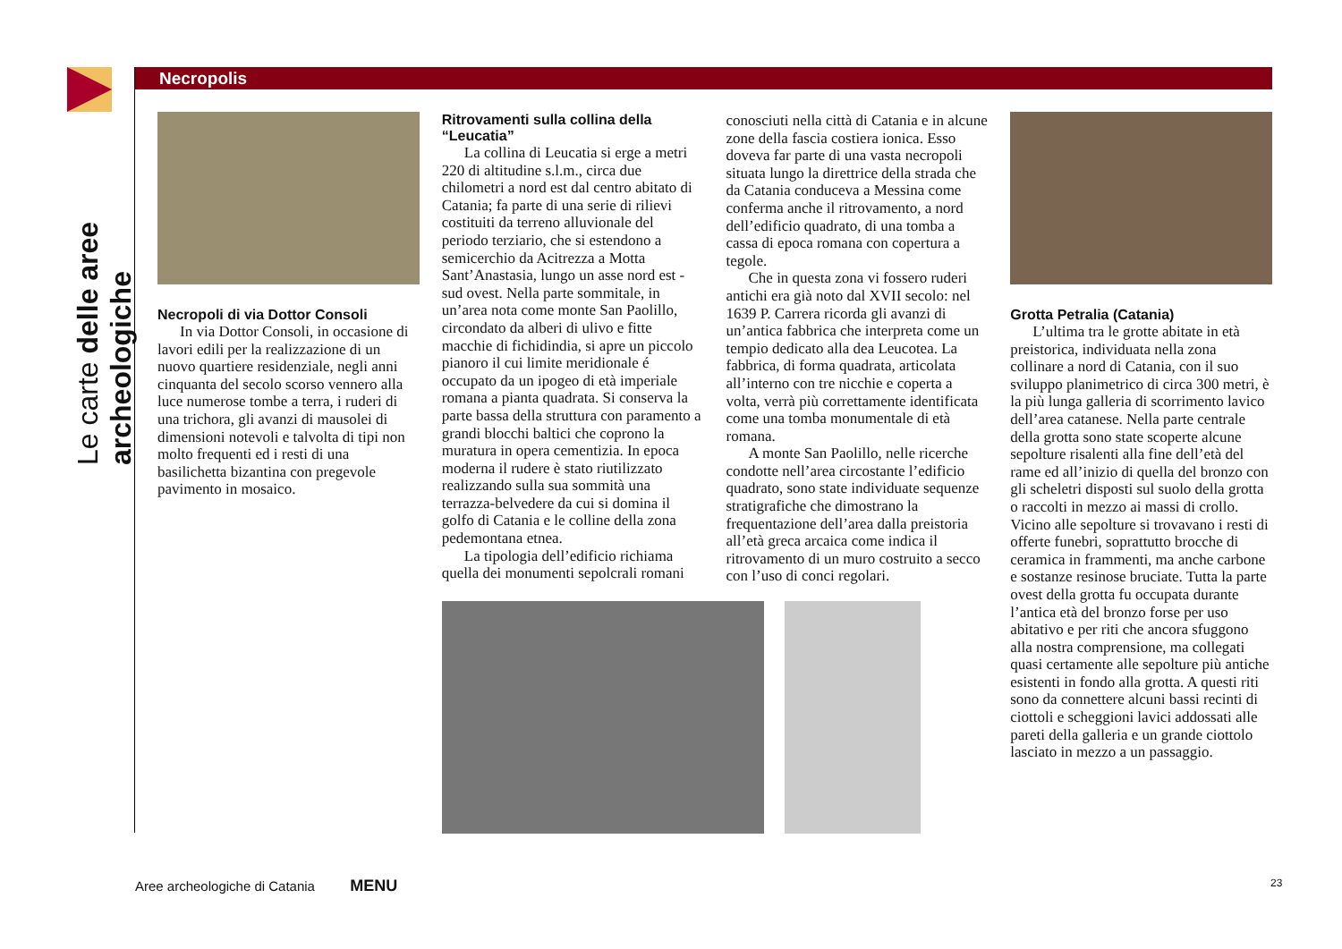Le carte delle aree archeologiche
Necropolis
Necropoli di via Dottor Consoli
In via Dottor Consoli, in occasione di lavori edili per la realizzazione di un nuovo quartiere residenziale, negli anni cinquanta del secolo scorso vennero alla luce numerose tombe a terra, i ruderi di una trichora, gli avanzi di mausolei di dimensioni notevoli e talvolta di tipi non molto frequenti ed i resti di una basilichetta bizantina con pregevole pavimento in mosaico.
Ritrovamenti sulla collina della “Leucatia”
La collina di Leucatia si erge a metri 220 di altitudine s.l.m., circa due chilometri a nord est dal centro abitato di Catania; fa parte di una serie di rilievi costituiti da terreno alluvionale del periodo terziario, che si estendono a semicerchio da Acitrezza a Motta Sant’Anastasia, lungo un asse nord est - sud ovest. Nella parte sommitale, in un’area nota come monte San Paolillo, circondato da alberi di ulivo e fitte macchie di fichidindia, si apre un piccolo pianoro il cui limite meridionale é occupato da un ipogeo di età imperiale romana a pianta quadrata. Si conserva la parte bassa della struttura con paramento a grandi blocchi baltici che coprono la muratura in opera cementizia. In epoca moderna il rudere è stato riutilizzato realizzando sulla sua sommità una terrazza-belvedere da cui si domina il golfo di Catania e le colline della zona pedemontana etnea.
La tipologia dell’edificio richiama quella dei monumenti sepolcrali romani
conosciuti nella città di Catania e in alcune zone della fascia costiera ionica. Esso doveva far parte di una vasta necropoli situata lungo la direttrice della strada che da Catania conduceva a Messina come conferma anche il ritrovamento, a nord dell’edificio quadrato, di una tomba a cassa di epoca romana con copertura a tegole.
Che in questa zona vi fossero ruderi antichi era già noto dal XVII secolo: nel 1639 P. Carrera ricorda gli avanzi di un’antica fabbrica che interpreta come un tempio dedicato alla dea Leucotea. La fabbrica, di forma quadrata, articolata all’interno con tre nicchie e coperta a volta, verrà più correttamente identificata come una tomba monumentale di età romana.
A monte San Paolillo, nelle ricerche condotte nell’area circostante l’edificio quadrato, sono state individuate sequenze stratigrafiche che dimostrano la frequentazione dell’area dalla preistoria all’età greca arcaica come indica il ritrovamento di un muro costruito a secco con l’uso di conci regolari.
Grotta Petralia (Catania)
L’ultima tra le grotte abitate in età preistorica, individuata nella zona collinare a nord di Catania, con il suo sviluppo planimetrico di circa 300 metri, è la più lunga galleria di scorrimento lavico dell’area catanese. Nella parte centrale della grotta sono state scoperte alcune sepolture risalenti alla fine dell’età del rame ed all’inizio di quella del bronzo con gli scheletri disposti sul suolo della grotta o raccolti in mezzo ai massi di crollo. Vicino alle sepolture si trovavano i resti di offerte funebri, soprattutto brocche di ceramica in frammenti, ma anche carbone e sostanze resinose bruciate. Tutta la parte ovest della grotta fu occupata durante l’antica età del bronzo forse per uso abitativo e per riti che ancora sfuggono alla nostra comprensione, ma collegati quasi certamente alle sepolture più antiche esistenti in fondo alla grotta. A questi riti sono da connettere alcuni bassi recinti di ciottoli e scheggioni lavici addossati alle pareti della galleria e un grande ciottolo lasciato in mezzo a un passaggio.
Aree archeologiche di Catania MENU
23